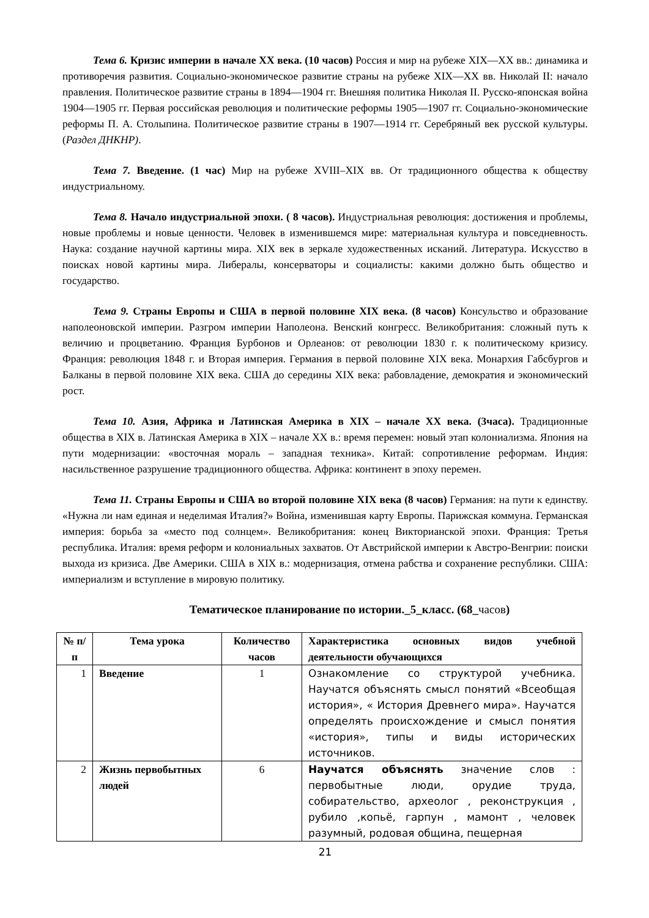Тема 6. Кризис империи в начале XX века. (10 часов) Россия и мир на рубеже XIX—XX вв.: динамика и противоречия развития. Социально-экономическое развитие страны на рубеже XIX—XX вв. Николай II: начало правления. Политическое развитие страны в 1894—1904 гг. Внешняя политика Николая II. Русско-японская война 1904—1905 гг. Первая российская революция и политические реформы 1905—1907 гг. Социально-экономические реформы П. А. Столыпина. Политическое развитие страны в 1907—1914 гг. Серебряный век русской культуры. (Раздел ДНКНР).
Тема 7. Введение. (1 час) Мир на рубеже XVIII–XIX вв. От традиционного общества к обществу индустриальному.
Тема 8. Начало индустриальной эпохи. ( 8 часов). Индустриальная революция: достижения и проблемы, новые проблемы и новые ценности. Человек в изменившемся мире: материальная культура и повседневность. Наука: создание научной картины мира. XIX век в зеркале художественных исканий. Литература. Искусство в поисках новой картины мира. Либералы, консерваторы и социалисты: какими должно быть общество и государство.
Тема 9. Страны Европы и США в первой половине XIX века. (8 часов) Консульство и образование наполеоновской империи. Разгром империи Наполеона. Венский конгресс. Великобритания: сложный путь к величию и процветанию. Франция Бурбонов и Орлеанов: от революции 1830 г. к политическому кризису. Франция: революция 1848 г. и Вторая империя. Германия в первой половине XIX века. Монархия Габсбургов и Балканы в первой половине XIX века. США до середины XIX века: рабовладение, демократия и экономический рост.
Тема 10. Азия, Африка и Латинская Америка в XIX – начале XX века. (3часа). Традиционные общества в XIX в. Латинская Америка в XIX – начале XX в.: время перемен: новый этап колониализма. Япония на пути модернизации: «восточная мораль – западная техника». Китай: сопротивление реформам. Индия: насильственное разрушение традиционного общества. Африка: континент в эпоху перемен.
Тема 11. Страны Европы и США во второй половине XIX века (8 часов) Германия: на пути к единству. «Нужна ли нам единая и неделимая Италия?» Война, изменившая карту Европы. Парижская коммуна. Германская империя: борьба за «место под солнцем». Великобритания: конец Викторианской эпохи. Франция: Третья республика. Италия: время реформ и колониальных захватов. От Австрийской империи к Австро-Венгрии: поиски выхода из кризиса. Две Америки. США в XIX в.: модернизация, отмена рабства и сохранение республики. США: империализм и вступление в мировую политику.
Тематическое планирование по истории._5_класс. (68_часов)
| № п/п | Тема урока | Количество часов | Характеристика основных видов учебной деятельности обучающихся |
| --- | --- | --- | --- |
| 1 | Введение | 1 | Ознакомление со структурой учебника. Научатся объяснять смысл понятий «Всеобщая история», « История Древнего мира». Научатся определять происхождение и смысл понятия «история», типы и виды исторических источников. |
| 2 | Жизнь первобытных людей | 6 | Научатся объяснять значение слов : первобытные люди, орудие труда, собирательство, археолог , реконструкция , рубило ,копьё, гарпун , мамонт , человек разумный, родовая община, пещерная |
21